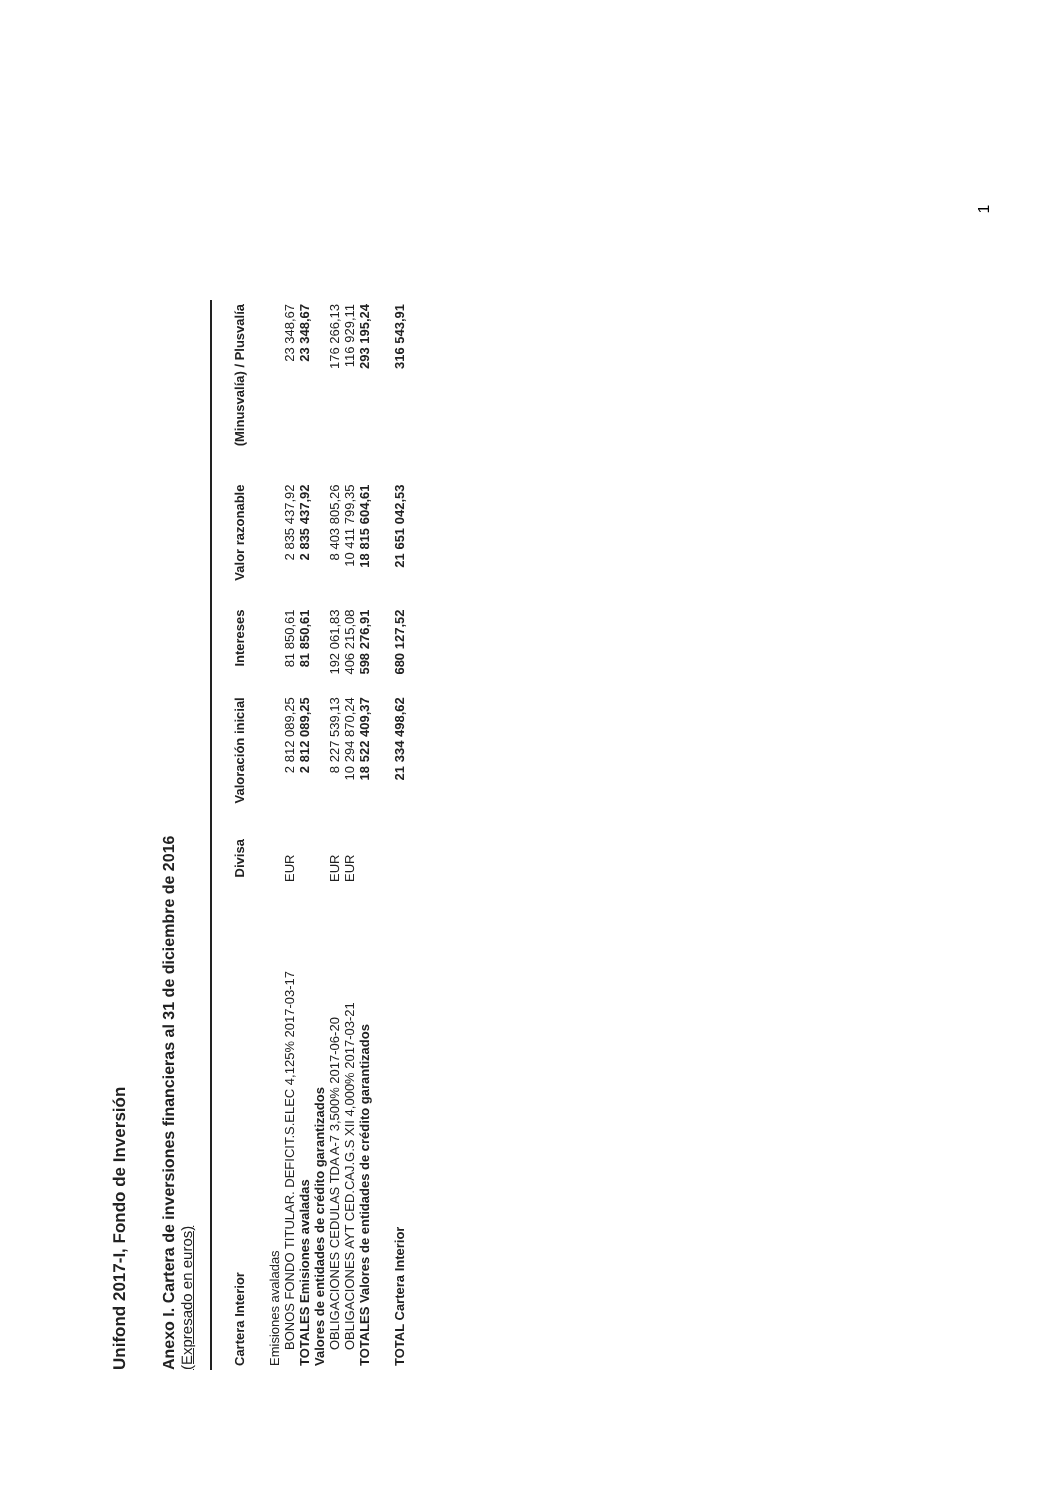Unifond 2017-I, Fondo de Inversión
Anexo I. Cartera de inversiones financieras al 31 de diciembre de 2016
(Expresado en euros)
| Cartera Interior | Divisa | Valoración inicial | Intereses | Valor razonable | (Minusvalía) / Plusvalía |
| --- | --- | --- | --- | --- | --- |
| Emisiones avaladas | | | | | |
| BONOS FONDO TITULAR. DEFICIT.S.ELEC 4,125% 2017-03-17 | EUR | 2 812 089,25 | 81 850,61 | 2 835 437,92 | 23 348,67 |
| TOTALES Emisiones avaladas | | 2 812 089,25 | 81 850,61 | 2 835 437,92 | 23 348,67 |
| Valores de entidades de crédito garantizados | | | | | |
| OBLIGACIONES CEDULAS TDA A-7 3,500% 2017-06-20 | EUR | 8 227 539,13 | 192 061,83 | 8 403 805,26 | 176 266,13 |
| OBLIGACIONES AYT CED.CAJ.G.S XII 4,000% 2017-03-21 | EUR | 10 294 870,24 | 406 215,08 | 10 411 799,35 | 116 929,11 |
| TOTALES Valores de entidades de crédito garantizados | | 18 522 409,37 | 598 276,91 | 18 815 604,61 | 293 195,24 |
| TOTAL Cartera Interior | | 21 334 498,62 | 680 127,52 | 21 651 042,53 | 316 543,91 |
1